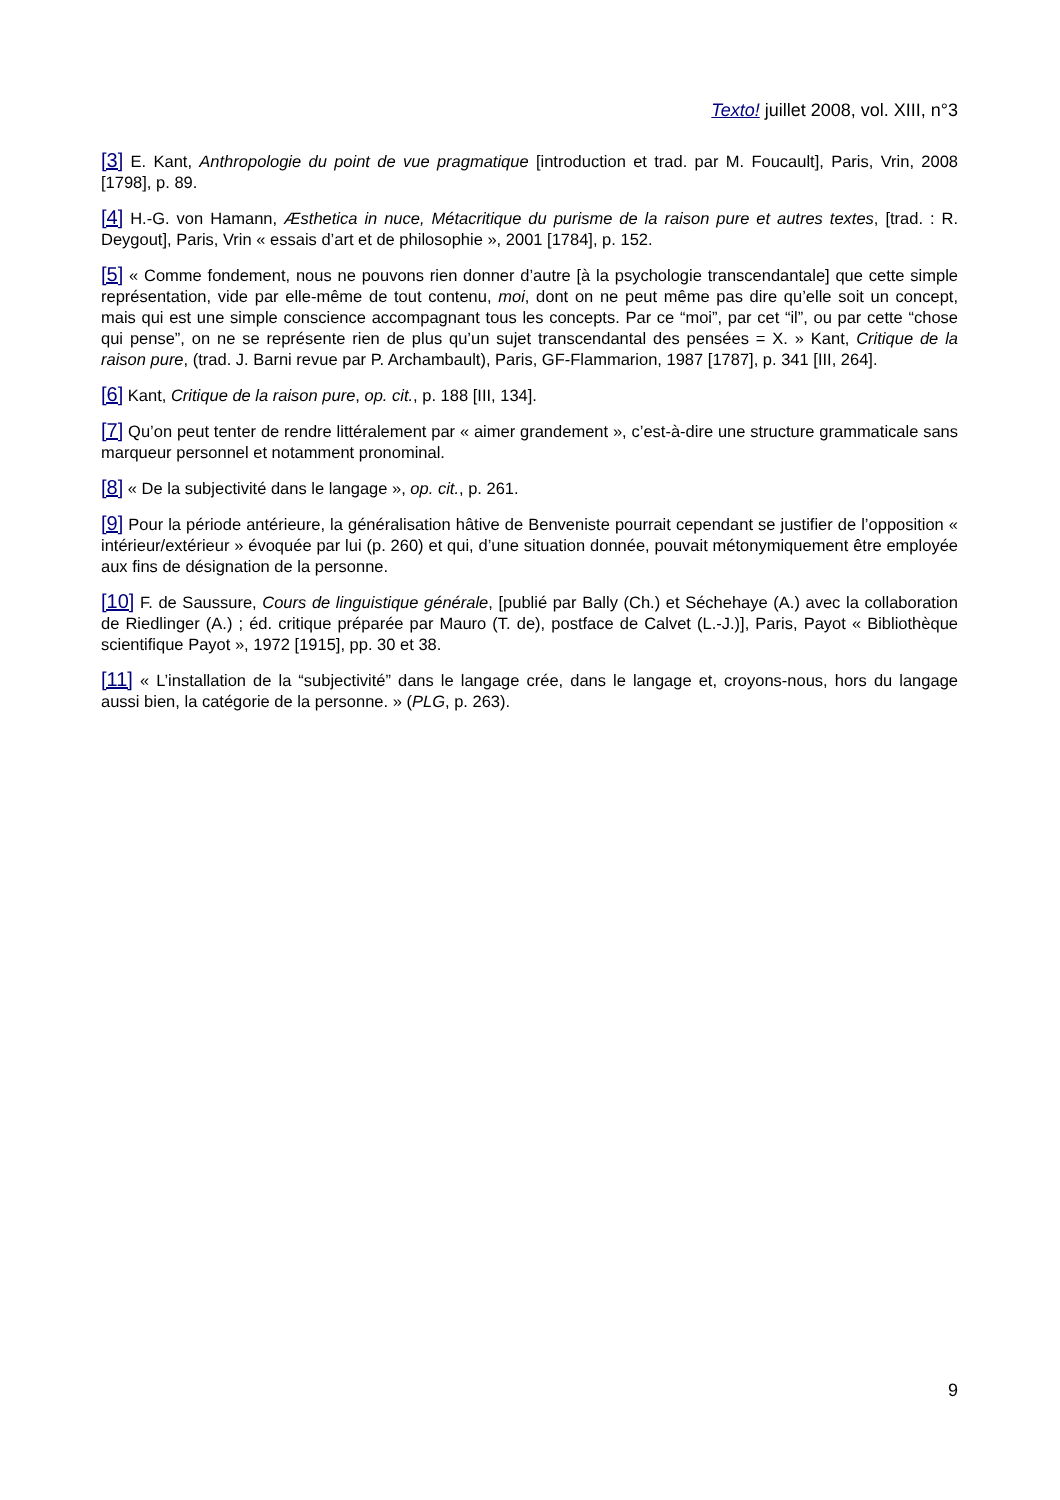Texto! juillet 2008, vol. XIII, n°3
[3] E. Kant, Anthropologie du point de vue pragmatique [introduction et trad. par M. Foucault], Paris, Vrin, 2008 [1798], p. 89.
[4] H.-G. von Hamann, Æsthetica in nuce, Métacritique du purisme de la raison pure et autres textes, [trad. : R. Deygout], Paris, Vrin « essais d’art et de philosophie », 2001 [1784], p. 152.
[5] « Comme fondement, nous ne pouvons rien donner d’autre [à la psychologie transcendantale] que cette simple représentation, vide par elle-même de tout contenu, moi, dont on ne peut même pas dire qu’elle soit un concept, mais qui est une simple conscience accompagnant tous les concepts. Par ce “moi”, par cet “il”, ou par cette “chose qui pense”, on ne se représente rien de plus qu’un sujet transcendantal des pensées = X. » Kant, Critique de la raison pure, (trad. J. Barni revue par P. Archambault), Paris, GF-Flammarion, 1987 [1787], p. 341 [III, 264].
[6] Kant, Critique de la raison pure, op. cit., p. 188 [III, 134].
[7] Qu’on peut tenter de rendre littéralement par « aimer grandement », c’est-à-dire une structure grammaticale sans marqueur personnel et notamment pronominal.
[8] « De la subjectivité dans le langage », op. cit., p. 261.
[9] Pour la période antérieure, la généralisation hâtive de Benveniste pourrait cependant se justifier de l’opposition « intérieur/extérieur » évoquée par lui (p. 260) et qui, d’une situation donnée, pouvait métonymiquement être employée aux fins de désignation de la personne.
[10] F. de Saussure, Cours de linguistique générale, [publié par Bally (Ch.) et Séchehaye (A.) avec la collaboration de Riedlinger (A.) ; éd. critique préparée par Mauro (T. de), postface de Calvet (L.-J.)], Paris, Payot « Bibliothèque scientifique Payot », 1972 [1915], pp. 30 et 38.
[11] « L’installation de la “subjectivité” dans le langage crée, dans le langage et, croyons-nous, hors du langage aussi bien, la catégorie de la personne. » (PLG, p. 263).
9